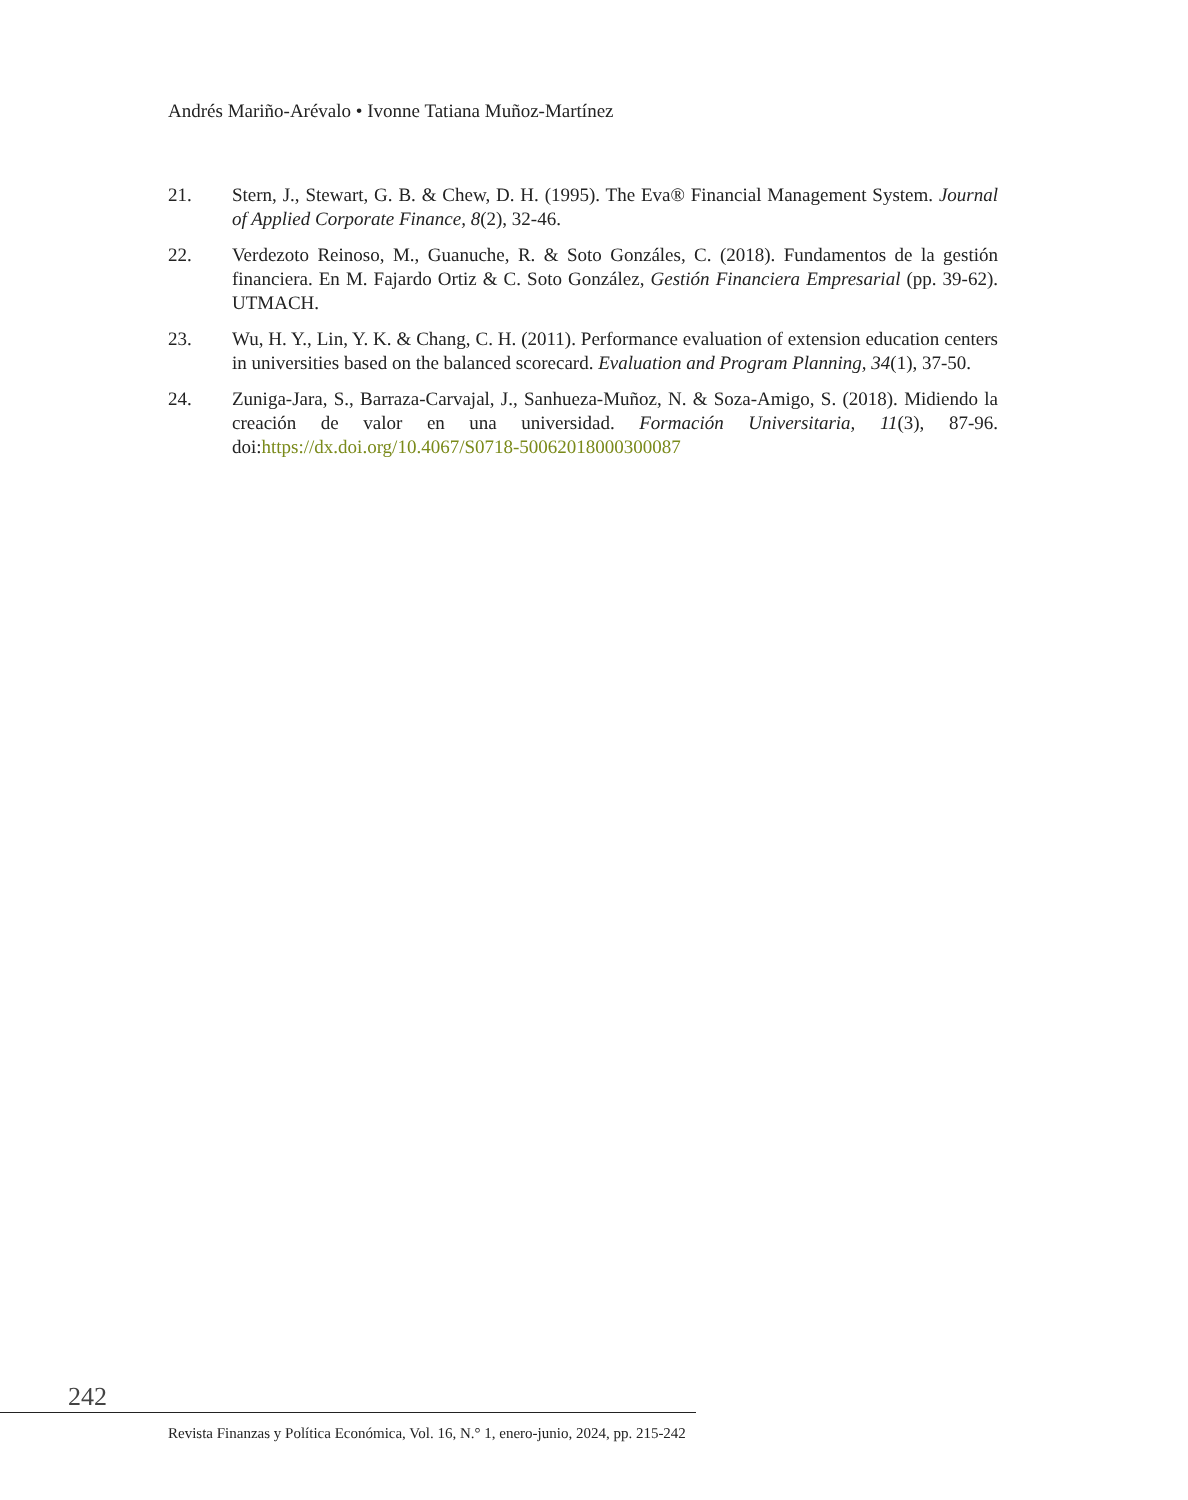Andrés Mariño-Arévalo • Ivonne Tatiana Muñoz-Martínez
21. Stern, J., Stewart, G. B. & Chew, D. H. (1995). The Eva® Financial Management System. Journal of Applied Corporate Finance, 8(2), 32-46.
22. Verdezoto Reinoso, M., Guanuche, R. & Soto Gonzáles, C. (2018). Fundamentos de la gestión financiera. En M. Fajardo Ortiz & C. Soto González, Gestión Financiera Empresarial (pp. 39-62). UTMACH.
23. Wu, H. Y., Lin, Y. K. & Chang, C. H. (2011). Performance evaluation of extension education centers in universities based on the balanced scorecard. Evaluation and Program Planning, 34(1), 37-50.
24. Zuniga-Jara, S., Barraza-Carvajal, J., Sanhueza-Muñoz, N. & Soza-Amigo, S. (2018). Midiendo la creación de valor en una universidad. Formación Universitaria, 11(3), 87-96. doi:https://dx.doi.org/10.4067/S0718-50062018000300087
242
Revista Finanzas y Política Económica, Vol. 16, N.° 1, enero-junio, 2024, pp. 215-242